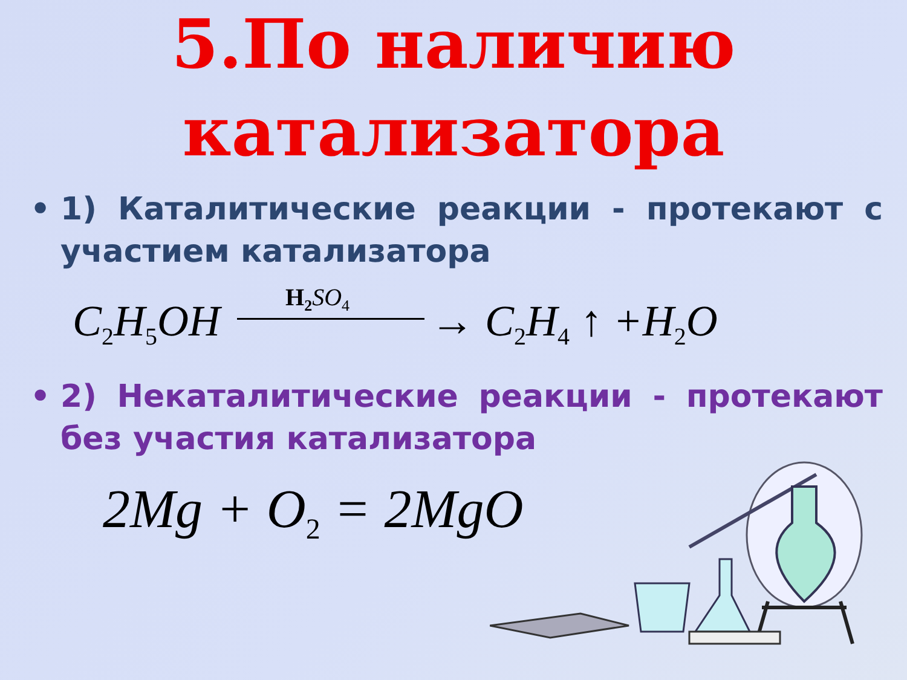5.По наличию катализатора
• 1) Каталитические реакции - протекают с участием катализатора
C<sub>2</sub>H<sub>5</sub>OH H<sub>2</sub> SO<sub>4</sub> → C<sub>2</sub>H<sub>4</sub> ↑ +H<sub>2</sub>O
• 2) Некаталитические реакции - протекают без участия катализатора
2Mg + O<sub>2</sub> = 2MgO